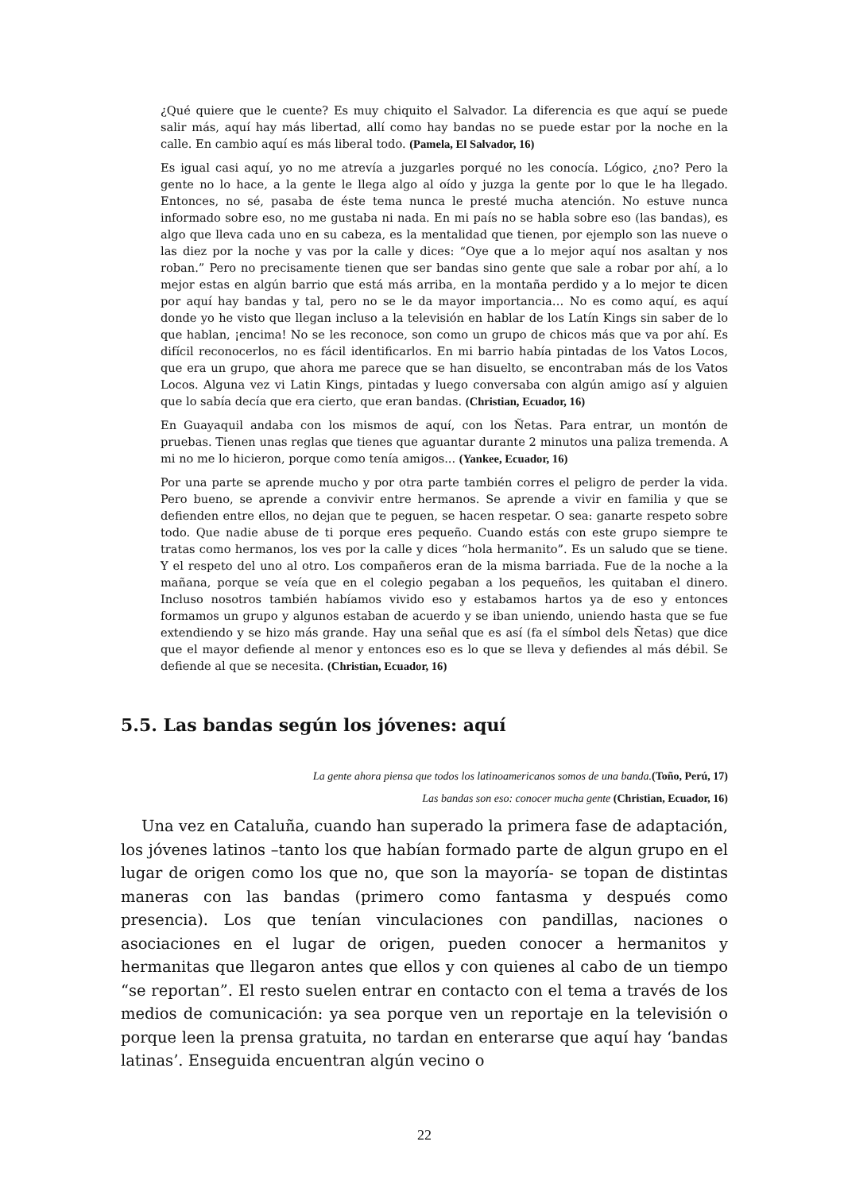¿Qué quiere que le cuente? Es muy chiquito el Salvador. La diferencia es que aquí se puede salir más, aquí hay más libertad, allí como hay bandas no se puede estar por la noche en la calle. En cambio aquí es más liberal todo. (Pamela, El Salvador, 16)
Es igual casi aquí, yo no me atrevía a juzgarles porqué no les conocía. Lógico, ¿no? Pero la gente no lo hace, a la gente le llega algo al oído y juzga la gente por lo que le ha llegado. Entonces, no sé, pasaba de éste tema nunca le presté mucha atención. No estuve nunca informado sobre eso, no me gustaba ni nada. En mi país no se habla sobre eso (las bandas), es algo que lleva cada uno en su cabeza, es la mentalidad que tienen, por ejemplo son las nueve o las diez por la noche y vas por la calle y dices: “Oye que a lo mejor aquí nos asaltan y nos roban.” Pero no precisamente tienen que ser bandas sino gente que sale a robar por ahí, a lo mejor estas en algún barrio que está más arriba, en la montaña perdido y a lo mejor te dicen por aquí hay bandas y tal, pero no se le da mayor importancia… No es como aquí, es aquí donde yo he visto que llegan incluso a la televisión en hablar de los Latín Kings sin saber de lo que hablan, ¡encima! No se les reconoce, son como un grupo de chicos más que va por ahí. Es difícil reconocerlos, no es fácil identificarlos. En mi barrio había pintadas de los Vatos Locos, que era un grupo, que ahora me parece que se han disuelto, se encontraban más de los Vatos Locos. Alguna vez vi Latin Kings, pintadas y luego conversaba con algún amigo así y alguien que lo sabía decía que era cierto, que eran bandas. (Christian, Ecuador, 16)
En Guayaquil andaba con los mismos de aquí, con los Ñetas. Para entrar, un montón de pruebas. Tienen unas reglas que tienes que aguantar durante 2 minutos una paliza tremenda. A mi no me lo hicieron, porque como tenía amigos... (Yankee, Ecuador, 16)
Por una parte se aprende mucho y por otra parte también corres el peligro de perder la vida. Pero bueno, se aprende a convivir entre hermanos. Se aprende a vivir en familia y que se defienden entre ellos, no dejan que te peguen, se hacen respetar. O sea: ganarte respeto sobre todo. Que nadie abuse de ti porque eres pequeño. Cuando estás con este grupo siempre te tratas como hermanos, los ves por la calle y dices “hola hermanito”. Es un saludo que se tiene. Y el respeto del uno al otro. Los compañeros eran de la misma barriada. Fue de la noche a la mañana, porque se veía que en el colegio pegaban a los pequeños, les quitaban el dinero. Incluso nosotros también habíamos vivido eso y estabamos hartos ya de eso y entonces formamos un grupo y algunos estaban de acuerdo y se iban uniendo, uniendo hasta que se fue extendiendo y se hizo más grande. Hay una señal que es así (fa el símbol dels Ñetas) que dice que el mayor defiende al menor y entonces eso es lo que se lleva y defiendes al más débil. Se defiende al que se necesita. (Christian, Ecuador, 16)
5.5. Las bandas según los jóvenes: aquí
La gente ahora piensa que todos los latinoamericanos somos de una banda.(Toño, Perú, 17)
Las bandas son eso: conocer mucha gente (Christian, Ecuador, 16)
Una vez en Cataluña, cuando han superado la primera fase de adaptación, los jóvenes latinos –tanto los que habían formado parte de algun grupo en el lugar de origen como los que no, que son la mayoría- se topan de distintas maneras con las bandas (primero como fantasma y después como presencia). Los que tenían vinculaciones con pandillas, naciones o asociaciones en el lugar de origen, pueden conocer a hermanitos y hermanitas que llegaron antes que ellos y con quienes al cabo de un tiempo “se reportan”. El resto suelen entrar en contacto con el tema a través de los medios de comunicación: ya sea porque ven un reportaje en la televisión o porque leen la prensa gratuita, no tardan en enterarse que aquí hay ‘bandas latinas’. Enseguida encuentran algún vecino o
22